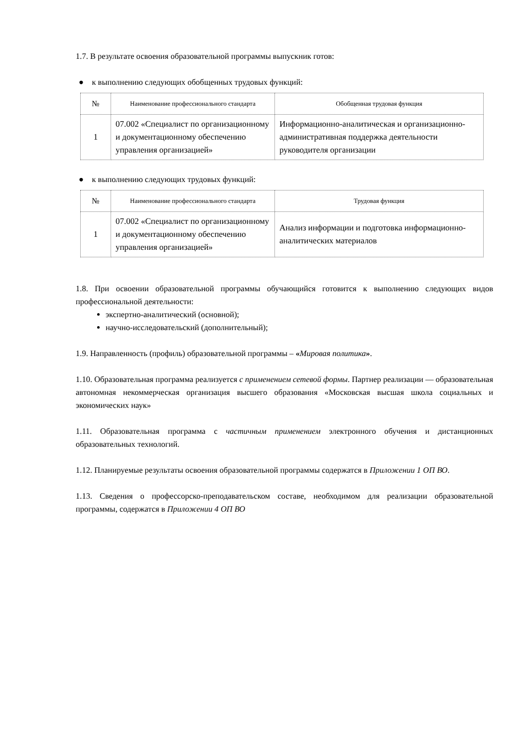1.7. В результате освоения образовательной программы выпускник готов:
● к выполнению следующих обобщенных трудовых функций:
| № | Наименование профессионального стандарта | Обобщенная трудовая функция |
| --- | --- | --- |
| 1 | 07.002 «Специалист по организационному и документационному обеспечению управления организацией» | Информационно-аналитическая и организационно-административная поддержка деятельности руководителя организации |
● к выполнению следующих трудовых функций:
| № | Наименование профессионального стандарта | Трудовая функция |
| --- | --- | --- |
| 1 | 07.002 «Специалист по организационному и документационному обеспечению управления организацией» | Анализ информации и подготовка информационно-аналитических материалов |
1.8. При освоении образовательной программы обучающийся готовится к выполнению следующих видов профессиональной деятельности:
экспертно-аналитический (основной);
научно-исследовательский (дополнительный);
1.9. Направленность (профиль) образовательной программы – «Мировая политика».
1.10. Образовательная программа реализуется с применением сетевой формы. Партнер реализации — образовательная автономная некоммерческая организация высшего образования «Московская высшая школа социальных и экономических наук»
1.11. Образовательная программа с частичным применением электронного обучения и дистанционных образовательных технологий.
1.12. Планируемые результаты освоения образовательной программы содержатся в Приложении 1 ОП ВО.
1.13. Сведения о профессорско-преподавательском составе, необходимом для реализации образовательной программы, содержатся в Приложении 4 ОП ВО